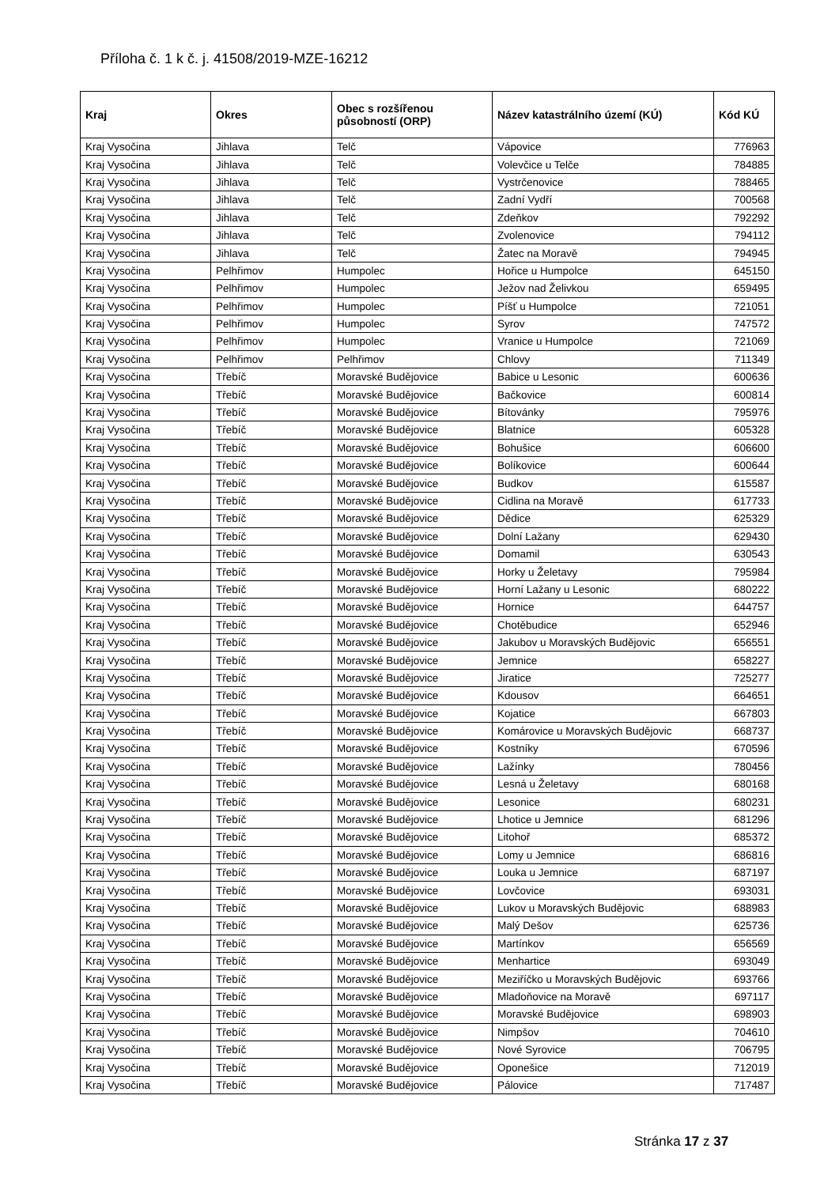Příloha č. 1 k č. j. 41508/2019-MZE-16212
| Kraj | Okres | Obec s rozšířenou působností (ORP) | Název katastrálního území (KÚ) | Kód KÚ |
| --- | --- | --- | --- | --- |
| Kraj Vysočina | Jihlava | Telč | Vápovice | 776963 |
| Kraj Vysočina | Jihlava | Telč | Volevčice u Telče | 784885 |
| Kraj Vysočina | Jihlava | Telč | Vystrčenovice | 788465 |
| Kraj Vysočina | Jihlava | Telč | Zadní Vydří | 700568 |
| Kraj Vysočina | Jihlava | Telč | Zdeňkov | 792292 |
| Kraj Vysočina | Jihlava | Telč | Zvolenovice | 794112 |
| Kraj Vysočina | Jihlava | Telč | Žatec na Moravě | 794945 |
| Kraj Vysočina | Pelhřimov | Humpolec | Hořice u Humpolce | 645150 |
| Kraj Vysočina | Pelhřimov | Humpolec | Ježov nad Želivkou | 659495 |
| Kraj Vysočina | Pelhřimov | Humpolec | Píšť u Humpolce | 721051 |
| Kraj Vysočina | Pelhřimov | Humpolec | Syrov | 747572 |
| Kraj Vysočina | Pelhřimov | Humpolec | Vranice u Humpolce | 721069 |
| Kraj Vysočina | Pelhřimov | Pelhřimov | Chlovy | 711349 |
| Kraj Vysočina | Třebíč | Moravské Budějovice | Babice u Lesonic | 600636 |
| Kraj Vysočina | Třebíč | Moravské Budějovice | Bačkovice | 600814 |
| Kraj Vysočina | Třebíč | Moravské Budějovice | Bítovánky | 795976 |
| Kraj Vysočina | Třebíč | Moravské Budějovice | Blatnice | 605328 |
| Kraj Vysočina | Třebíč | Moravské Budějovice | Bohušice | 606600 |
| Kraj Vysočina | Třebíč | Moravské Budějovice | Bolíkovice | 600644 |
| Kraj Vysočina | Třebíč | Moravské Budějovice | Budkov | 615587 |
| Kraj Vysočina | Třebíč | Moravské Budějovice | Cidlina na Moravě | 617733 |
| Kraj Vysočina | Třebíč | Moravské Budějovice | Dědice | 625329 |
| Kraj Vysočina | Třebíč | Moravské Budějovice | Dolní Lažany | 629430 |
| Kraj Vysočina | Třebíč | Moravské Budějovice | Domamil | 630543 |
| Kraj Vysočina | Třebíč | Moravské Budějovice | Horky u Želetavy | 795984 |
| Kraj Vysočina | Třebíč | Moravské Budějovice | Horní Lažany u Lesonic | 680222 |
| Kraj Vysočina | Třebíč | Moravské Budějovice | Hornice | 644757 |
| Kraj Vysočina | Třebíč | Moravské Budějovice | Chotěbudice | 652946 |
| Kraj Vysočina | Třebíč | Moravské Budějovice | Jakubov u Moravských Budějovic | 656551 |
| Kraj Vysočina | Třebíč | Moravské Budějovice | Jemnice | 658227 |
| Kraj Vysočina | Třebíč | Moravské Budějovice | Jiratice | 725277 |
| Kraj Vysočina | Třebíč | Moravské Budějovice | Kdousov | 664651 |
| Kraj Vysočina | Třebíč | Moravské Budějovice | Kojatice | 667803 |
| Kraj Vysočina | Třebíč | Moravské Budějovice | Komárovice u Moravských Budějovic | 668737 |
| Kraj Vysočina | Třebíč | Moravské Budějovice | Kostníky | 670596 |
| Kraj Vysočina | Třebíč | Moravské Budějovice | Lažínky | 780456 |
| Kraj Vysočina | Třebíč | Moravské Budějovice | Lesná u Želetavy | 680168 |
| Kraj Vysočina | Třebíč | Moravské Budějovice | Lesonice | 680231 |
| Kraj Vysočina | Třebíč | Moravské Budějovice | Lhotice u Jemnice | 681296 |
| Kraj Vysočina | Třebíč | Moravské Budějovice | Litohoř | 685372 |
| Kraj Vysočina | Třebíč | Moravské Budějovice | Lomy u Jemnice | 686816 |
| Kraj Vysočina | Třebíč | Moravské Budějovice | Louka u Jemnice | 687197 |
| Kraj Vysočina | Třebíč | Moravské Budějovice | Lovčovice | 693031 |
| Kraj Vysočina | Třebíč | Moravské Budějovice | Lukov u Moravských Budějovic | 688983 |
| Kraj Vysočina | Třebíč | Moravské Budějovice | Malý Dešov | 625736 |
| Kraj Vysočina | Třebíč | Moravské Budějovice | Martínkov | 656569 |
| Kraj Vysočina | Třebíč | Moravské Budějovice | Menhartice | 693049 |
| Kraj Vysočina | Třebíč | Moravské Budějovice | Meziříčko u Moravských Budějovic | 693766 |
| Kraj Vysočina | Třebíč | Moravské Budějovice | Mladoňovice na Moravě | 697117 |
| Kraj Vysočina | Třebíč | Moravské Budějovice | Moravské Budějovice | 698903 |
| Kraj Vysočina | Třebíč | Moravské Budějovice | Nimpšov | 704610 |
| Kraj Vysočina | Třebíč | Moravské Budějovice | Nové Syrovice | 706795 |
| Kraj Vysočina | Třebíč | Moravské Budějovice | Oponešice | 712019 |
| Kraj Vysočina | Třebíč | Moravské Budějovice | Pálovice | 717487 |
Stránka 17 z 37